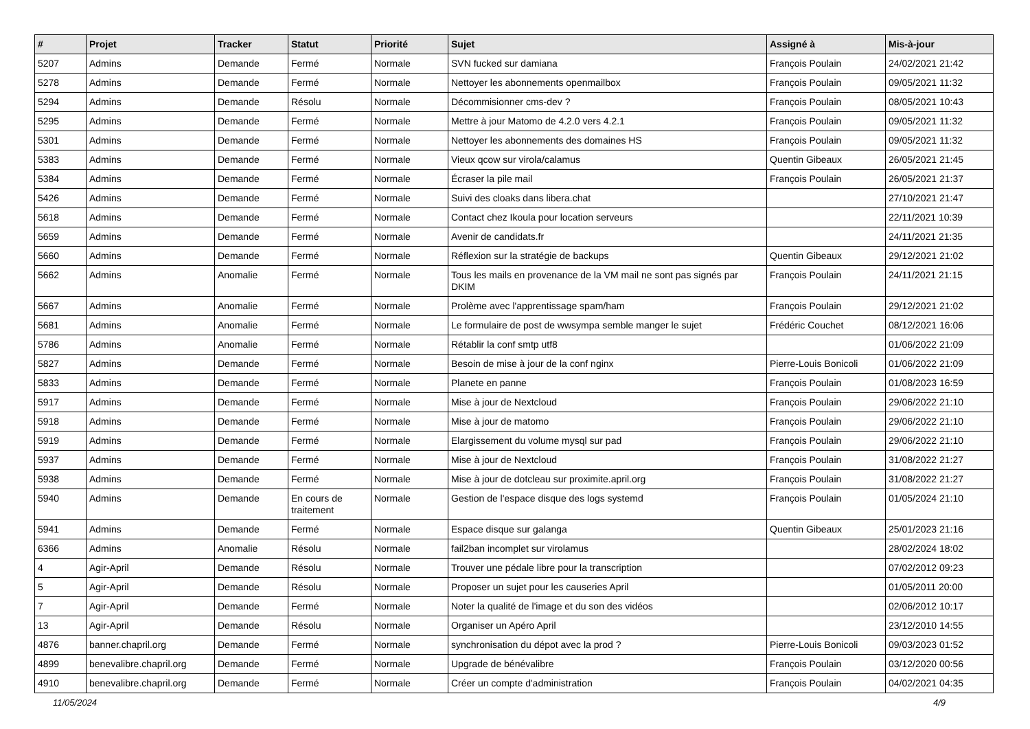| # | Projet | Tracker | Statut | Priorité | Sujet | Assigné à | Mis-à-jour |
| --- | --- | --- | --- | --- | --- | --- | --- |
| 5207 | Admins | Demande | Fermé | Normale | SVN fucked sur damiana | François Poulain | 24/02/2021 21:42 |
| 5278 | Admins | Demande | Fermé | Normale | Nettoyer les abonnements openmailbox | François Poulain | 09/05/2021 11:32 |
| 5294 | Admins | Demande | Résolu | Normale | Décommisionner cms-dev ? | François Poulain | 08/05/2021 10:43 |
| 5295 | Admins | Demande | Fermé | Normale | Mettre à jour Matomo de 4.2.0 vers 4.2.1 | François Poulain | 09/05/2021 11:32 |
| 5301 | Admins | Demande | Fermé | Normale | Nettoyer les abonnements des domaines HS | François Poulain | 09/05/2021 11:32 |
| 5383 | Admins | Demande | Fermé | Normale | Vieux qcow sur virola/calamus | Quentin Gibeaux | 26/05/2021 21:45 |
| 5384 | Admins | Demande | Fermé | Normale | Écraser la pile mail | François Poulain | 26/05/2021 21:37 |
| 5426 | Admins | Demande | Fermé | Normale | Suivi des cloaks dans libera.chat | | 27/10/2021 21:47 |
| 5618 | Admins | Demande | Fermé | Normale | Contact chez Ikoula pour location serveurs | | 22/11/2021 10:39 |
| 5659 | Admins | Demande | Fermé | Normale | Avenir de candidats.fr | | 24/11/2021 21:35 |
| 5660 | Admins | Demande | Fermé | Normale | Réflexion sur la stratégie de backups | Quentin Gibeaux | 29/12/2021 21:02 |
| 5662 | Admins | Anomalie | Fermé | Normale | Tous les mails en provenance de la VM mail ne sont pas signés par DKIM | François Poulain | 24/11/2021 21:15 |
| 5667 | Admins | Anomalie | Fermé | Normale | Prolème avec l'apprentissage spam/ham | François Poulain | 29/12/2021 21:02 |
| 5681 | Admins | Anomalie | Fermé | Normale | Le formulaire de post de wwsympa semble manger le sujet | Frédéric Couchet | 08/12/2021 16:06 |
| 5786 | Admins | Anomalie | Fermé | Normale | Rétablir la conf smtp utf8 | | 01/06/2022 21:09 |
| 5827 | Admins | Demande | Fermé | Normale | Besoin de mise à jour de la conf nginx | Pierre-Louis Bonicoli | 01/06/2022 21:09 |
| 5833 | Admins | Demande | Fermé | Normale | Planete en panne | François Poulain | 01/08/2023 16:59 |
| 5917 | Admins | Demande | Fermé | Normale | Mise à jour de Nextcloud | François Poulain | 29/06/2022 21:10 |
| 5918 | Admins | Demande | Fermé | Normale | Mise à jour de matomo | François Poulain | 29/06/2022 21:10 |
| 5919 | Admins | Demande | Fermé | Normale | Elargissement du volume mysql sur pad | François Poulain | 29/06/2022 21:10 |
| 5937 | Admins | Demande | Fermé | Normale | Mise à jour de Nextcloud | François Poulain | 31/08/2022 21:27 |
| 5938 | Admins | Demande | Fermé | Normale | Mise à jour de dotcleau sur proximite.april.org | François Poulain | 31/08/2022 21:27 |
| 5940 | Admins | Demande | En cours de traitement | Normale | Gestion de l'espace disque des logs systemd | François Poulain | 01/05/2024 21:10 |
| 5941 | Admins | Demande | Fermé | Normale | Espace disque sur galanga | Quentin Gibeaux | 25/01/2023 21:16 |
| 6366 | Admins | Anomalie | Résolu | Normale | fail2ban incomplet sur virolamus | | 28/02/2024 18:02 |
| 4 | Agir-April | Demande | Résolu | Normale | Trouver une pédale libre pour la transcription | | 07/02/2012 09:23 |
| 5 | Agir-April | Demande | Résolu | Normale | Proposer un sujet pour les causeries April | | 01/05/2011 20:00 |
| 7 | Agir-April | Demande | Fermé | Normale | Noter la qualité de l'image et du son des vidéos | | 02/06/2012 10:17 |
| 13 | Agir-April | Demande | Résolu | Normale | Organiser un Apéro April | | 23/12/2010 14:55 |
| 4876 | banner.chapril.org | Demande | Fermé | Normale | synchronisation du dépot avec la prod ? | Pierre-Louis Bonicoli | 09/03/2023 01:52 |
| 4899 | benevalibre.chapril.org | Demande | Fermé | Normale | Upgrade de bénévalibre | François Poulain | 03/12/2020 00:56 |
| 4910 | benevalibre.chapril.org | Demande | Fermé | Normale | Créer un compte d'administration | François Poulain | 04/02/2021 04:35 |
11/05/2024 4/9